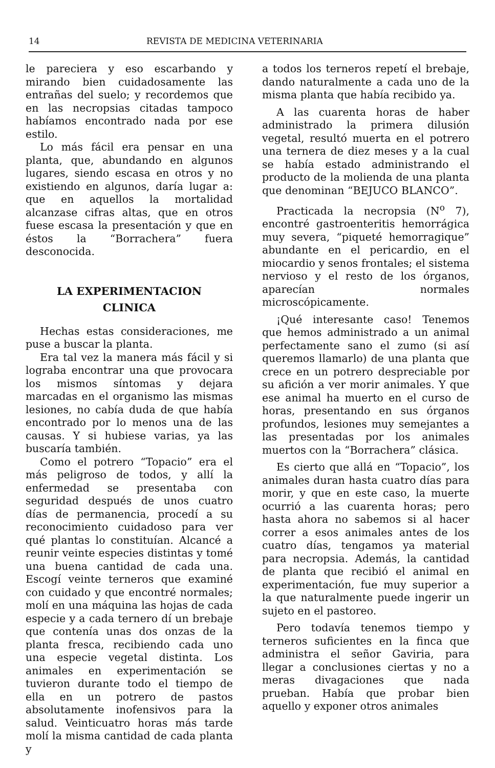14 REVISTA DE MEDICINA VETERINARIA
le pareciera y eso escarbando y mirando bien cuidadosamente las entrañas del suelo; y recordemos que en las necropsias citadas tampoco habíamos encontrado nada por ese estilo.
Lo más fácil era pensar en una planta, que, abundando en algunos lugares, siendo escasa en otros y no existiendo en algunos, daría lugar a: que en aquellos la mortalidad alcanzase cifras altas, que en otros fuese escasa la presentación y que en éstos la “Borrachera” fuera desconocida.
LA EXPERIMENTACION
CLINICA
Hechas estas consideraciones, me puse a buscar la planta.
Era tal vez la manera más fácil y si lograba encontrar una que provocara los mismos síntomas y dejara marcadas en el organismo las mismas lesiones, no cabía duda de que había encontrado por lo menos una de las causas. Y si hubiese varias, ya las buscaría también.
Como el potrero “Topacio” era el más peligroso de todos, y allí la enfermedad se presentaba con seguridad después de unos cuatro días de permanencia, procedí a su reconocimiento cuidadoso para ver qué plantas lo constituían. Alcancé a reunir veinte especies distintas y tomé una buena cantidad de cada una. Escogí veinte terneros que examiné con cuidado y que encontré normales; molí en una máquina las hojas de cada especie y a cada ternero dí un brebaje que contenía unas dos onzas de la planta fresca, recibiendo cada uno una especie vegetal distinta. Los animales en experimentación se tuvieron durante todo el tiempo de ella en un potrero de pastos absolutamente inofensivos para la salud. Veinticuatro horas más tarde molí la misma cantidad de cada planta y
a todos los terneros repetí el brebaje, dando naturalmente a cada uno de la misma planta que había recibido ya.
A las cuarenta horas de haber administrado la primera dilusión vegetal, resultó muerta en el potrero una ternera de diez meses y a la cual se había estado administrando el producto de la molienda de una planta que denominan “BEJUCO BLANCO”.
Practicada la necropsia (N<sup>o</sup> 7), encontré gastroenteritis hemorrágica muy severa, “piqueté hemorragique” abundante en el pericardio, en el miocardio y senos frontales; el sistema nervioso y el resto de los órganos, aparecían normales microscópicamente.
¡Qué interesante caso! Tenemos que hemos administrado a un animal perfectamente sano el zumo (si así queremos llamarlo) de una planta que crece en un potrero despreciable por su afición a ver morir animales. Y que ese animal ha muerto en el curso de horas, presentando en sus órganos profundos, lesiones muy semejantes a las presentadas por los animales muertos con la “Borrachera” clásica.
Es cierto que allá en “Topacio”, los animales duran hasta cuatro días para morir, y que en este caso, la muerte ocurrió a las cuarenta horas; pero hasta ahora no sabemos si al hacer correr a esos animales antes de los cuatro días, tengamos ya material para necropsia. Además, la cantidad de planta que recibió el animal en experimentación, fue muy superior a la que naturalmente puede ingerir un sujeto en el pastoreo.
Pero todavía tenemos tiempo y terneros suficientes en la finca que administra el señor Gaviria, para llegar a conclusiones ciertas y no a meras divagaciones que nada prueban. Había que probar bien aquello y exponer otros animales